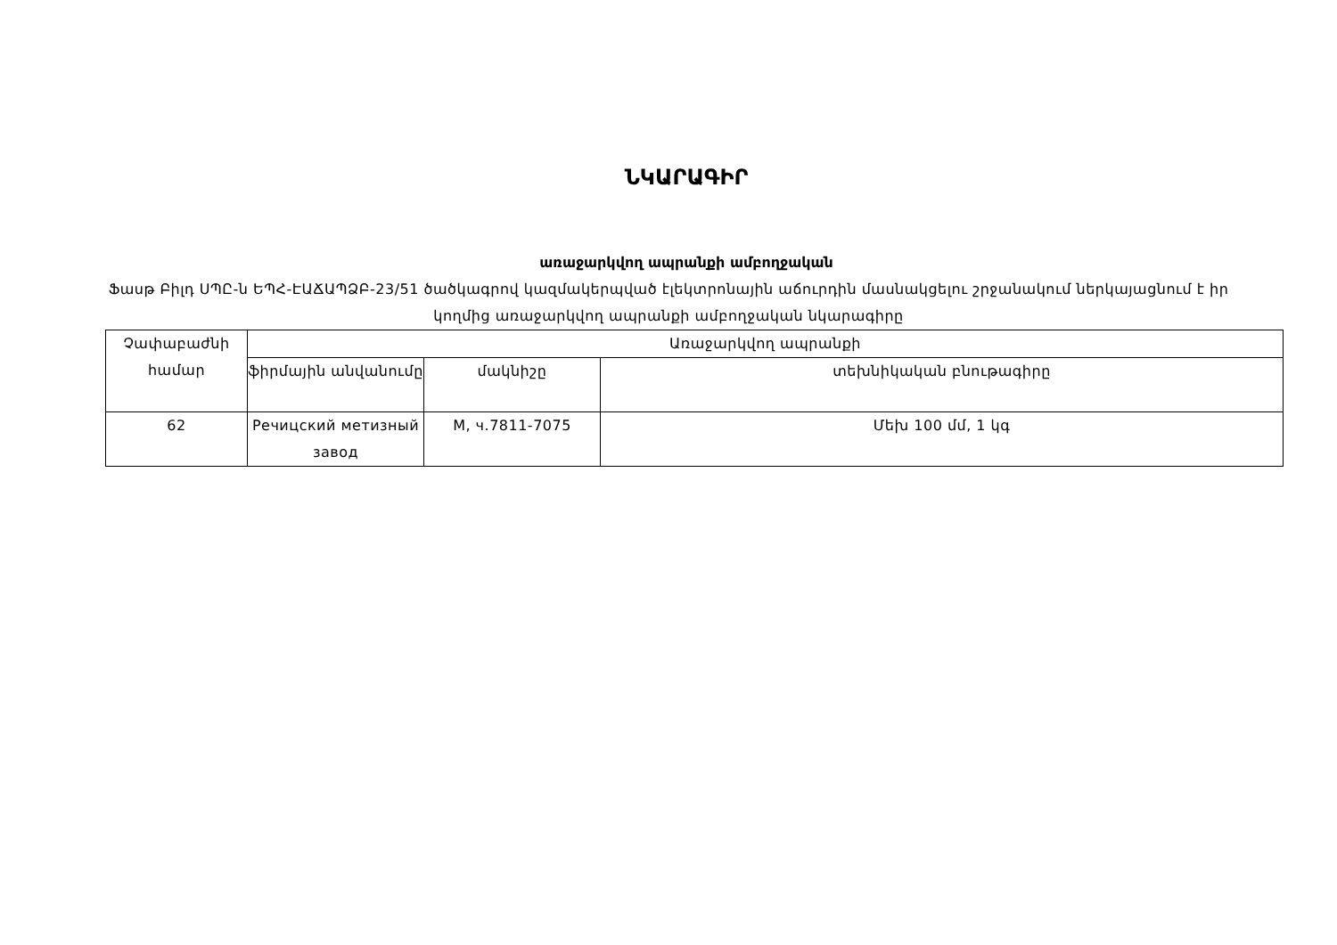ՆԿԱՐԱԳԻՐ
առաջարկվող ապրանքի ամբողջական
Ֆասթ Բիլդ ՍՊԸ-ն ԵՊՀ-ԷԱՃԱՊՁԲ-23/51 ծածկագրով կազմակերպված էլեկտրոնային աճուրդին մասնակցելու շրջանակում ներկայացնում է իր կողմից առաջարկվող ապրանքի ամբողջական նկարագիրը
| Չափաբաժնի համար | Առաջարկվող ապրանքի | | |
| --- | --- | --- | --- |
| | ֆիրմային անվանումը | մակնիշը | տեխնիկական բնութագիրը |
| 62 | Речицский метизный завод | М, ч.7811-7075 | Մեխ 100 մմ, 1 կգ |